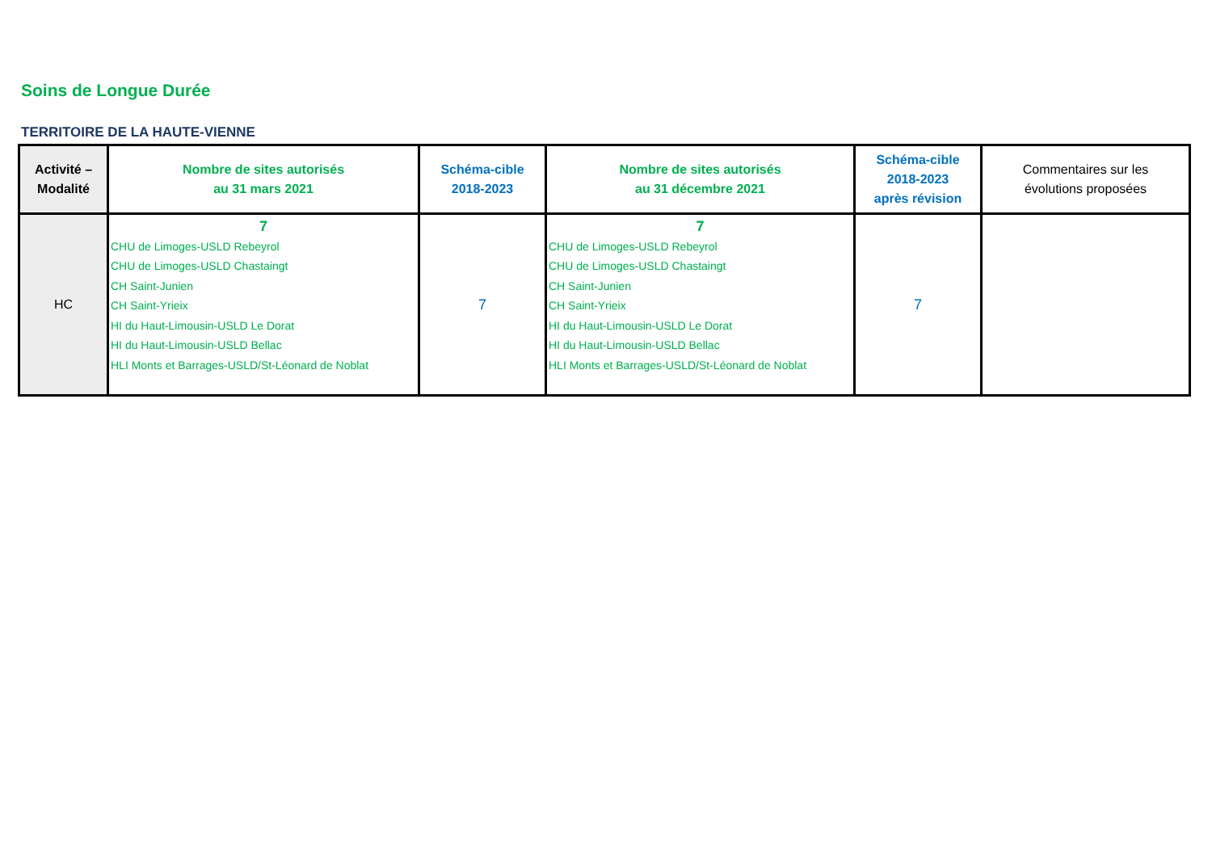Soins de Longue Durée
TERRITOIRE DE LA HAUTE-VIENNE
| Activité – Modalité | Nombre de sites autorisés au 31 mars 2021 | Schéma-cible 2018-2023 | Nombre de sites autorisés au 31 décembre 2021 | Schéma-cible 2018-2023 après révision | Commentaires sur les évolutions proposées |
| --- | --- | --- | --- | --- | --- |
| HC | 7 CHU de Limoges-USLD Rebeyrol CHU de Limoges-USLD Chastaingt CH Saint-Junien CH Saint-Yrieix HI du Haut-Limousin-USLD Le Dorat HI du Haut-Limousin-USLD Bellac HLI Monts et Barrages-USLD/St-Léonard de Noblat | 7 | 7 CHU de Limoges-USLD Rebeyrol CHU de Limoges-USLD Chastaingt CH Saint-Junien CH Saint-Yrieix HI du Haut-Limousin-USLD Le Dorat HI du Haut-Limousin-USLD Bellac HLI Monts et Barrages-USLD/St-Léonard de Noblat | 7 | |